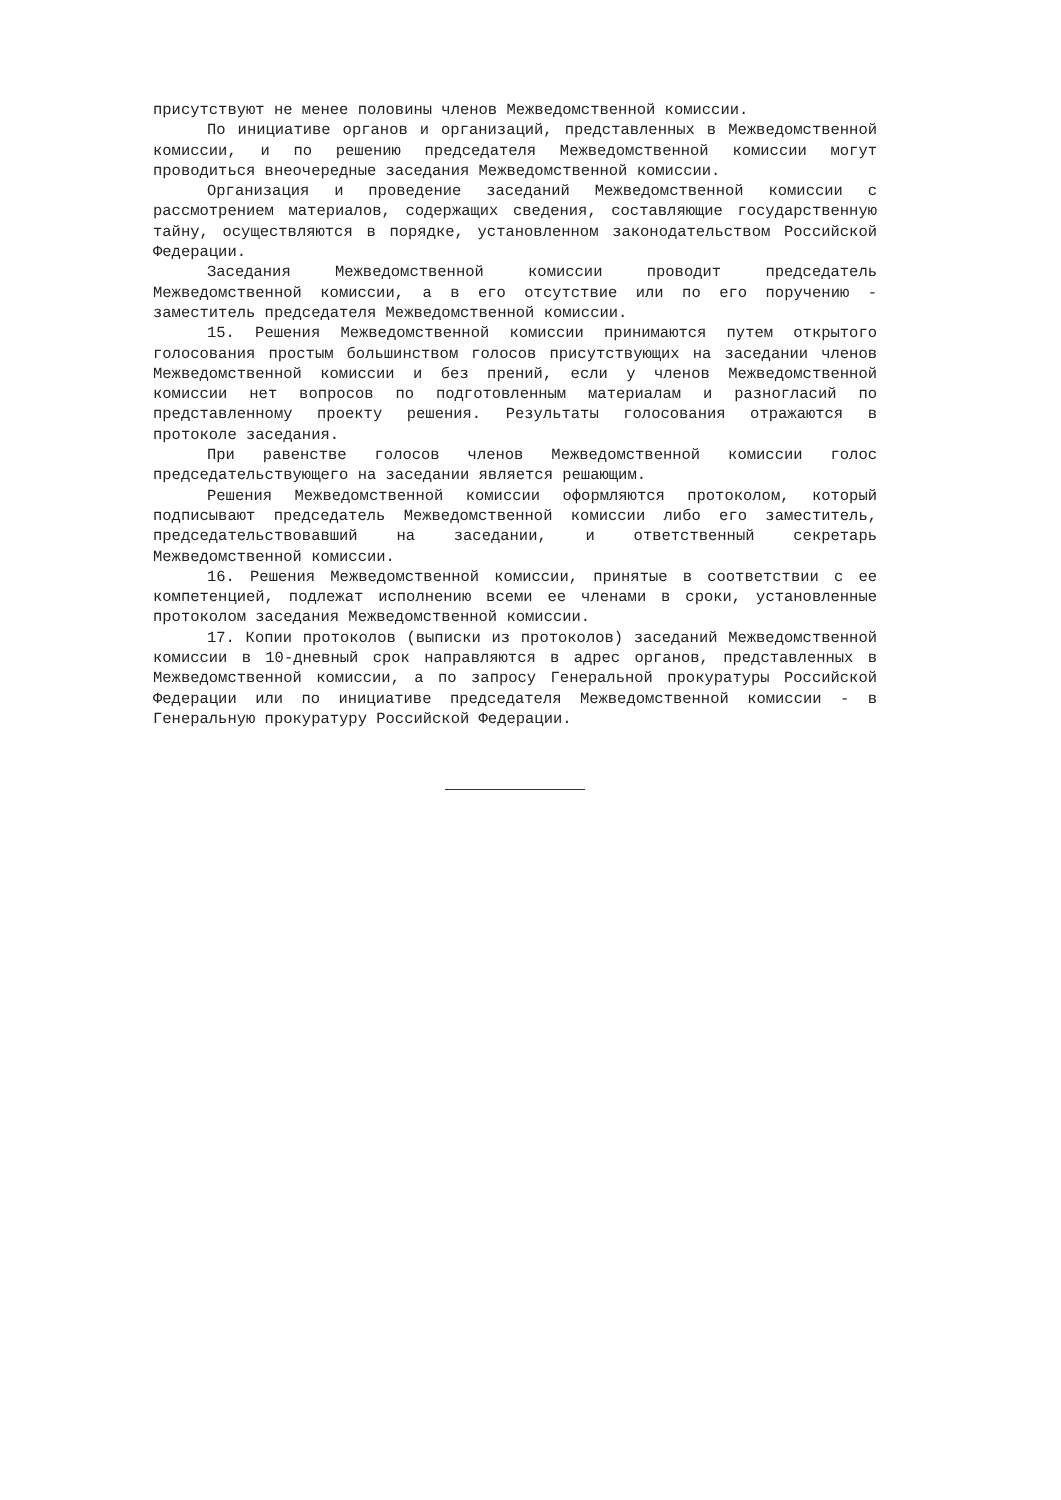присутствуют не менее половины членов Межведомственной комиссии.
По инициативе органов и организаций, представленных в Межведомственной комиссии, и по решению председателя Межведомственной комиссии могут проводиться внеочередные заседания Межведомственной комиссии.
Организация и проведение заседаний Межведомственной комиссии с рассмотрением материалов, содержащих сведения, составляющие государственную тайну, осуществляются в порядке, установленном законодательством Российской Федерации.
Заседания Межведомственной комиссии проводит председатель Межведомственной комиссии, а в его отсутствие или по его поручению - заместитель председателя Межведомственной комиссии.
15. Решения Межведомственной комиссии принимаются путем открытого голосования простым большинством голосов присутствующих на заседании членов Межведомственной комиссии и без прений, если у членов Межведомственной комиссии нет вопросов по подготовленным материалам и разногласий по представленному проекту решения. Результаты голосования отражаются в протоколе заседания.
При равенстве голосов членов Межведомственной комиссии голос председательствующего на заседании является решающим.
Решения Межведомственной комиссии оформляются протоколом, который подписывают председатель Межведомственной комиссии либо его заместитель, председательствовавший на заседании, и ответственный секретарь Межведомственной комиссии.
16. Решения Межведомственной комиссии, принятые в соответствии с ее компетенцией, подлежат исполнению всеми ее членами в сроки, установленные протоколом заседания Межведомственной комиссии.
17. Копии протоколов (выписки из протоколов) заседаний Межведомственной комиссии в 10-дневный срок направляются в адрес органов, представленных в Межведомственной комиссии, а по запросу Генеральной прокуратуры Российской Федерации или по инициативе председателя Межведомственной комиссии - в Генеральную прокуратуру Российской Федерации.